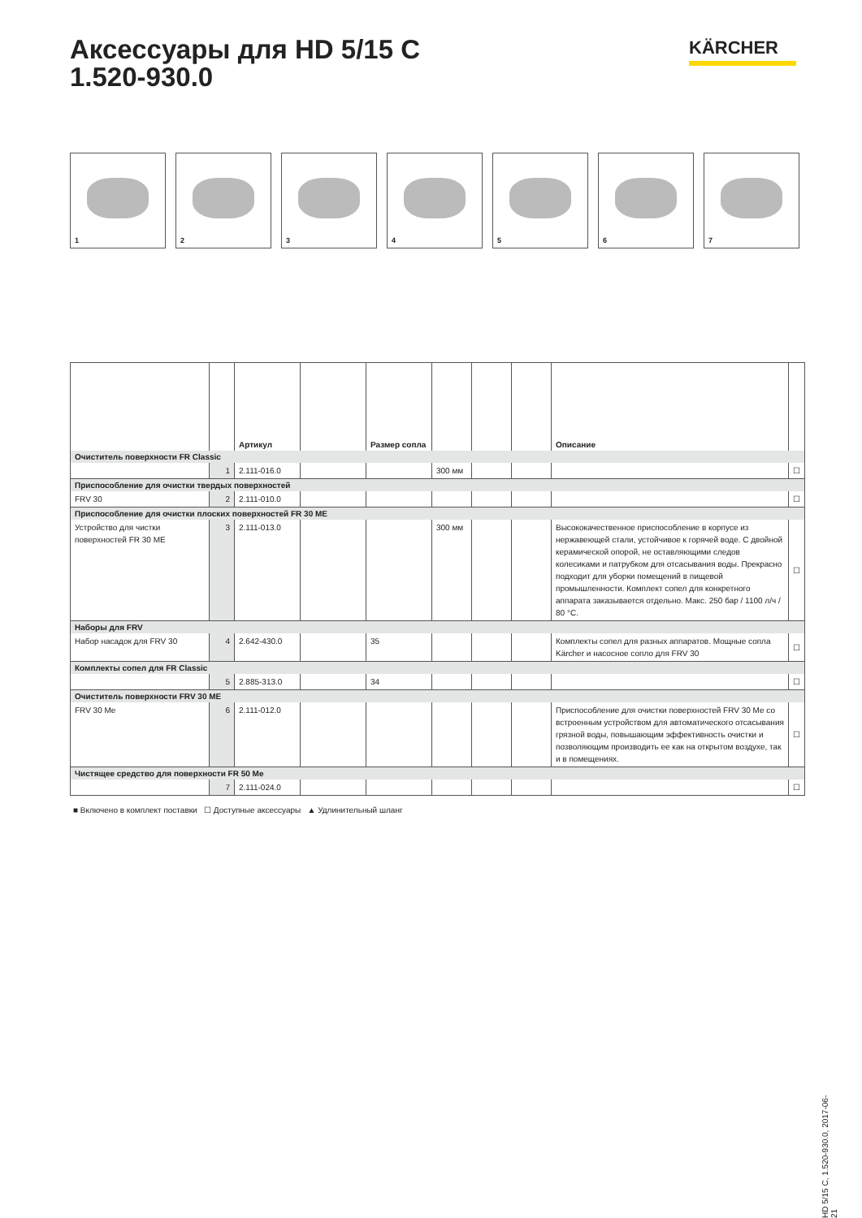Аксессуары для HD 5/15 C
1.520-930.0
KÄRCHER
1
2
3
4
5
6
7
| | | Артикул | | Размер сопла | | | | Описание | |
| --- | --- | --- | --- | --- | --- | --- | --- | --- | --- |
| Очиститель поверхности FR Classic | | | | | | | | | |
| | 1 | 2.111-016.0 | | | 300 мм | | | | ☐ |
| Приспособление для очистки твердых поверхностей | | | | | | | | | |
| FRV 30 | 2 | 2.111-010.0 | | | | | | | ☐ |
| Приспособление для очистки плоских поверхностей FR 30 ME | | | | | | | | | |
| Устройство для чистки поверхностей FR 30 ME | 3 | 2.111-013.0 | | | 300 мм | | | Высококачественное приспособление в корпусе из нержавеющей стали, устойчивое к горячей воде. С двойной керамической опорой, не оставляющими следов колесиками и патрубком для отсасывания воды. Прекрасно подходит для уборки помещений в пищевой промышленности. Комплект сопел для конкретного аппарата заказывается отдельно. Макс. 250 бар / 1100 л/ч / 80 °C. | ☐ |
| Наборы для FRV | | | | | | | | | |
| Набор насадок для FRV 30 | 4 | 2.642-430.0 | | 35 | | | | Комплекты сопел для разных аппаратов. Мощные сопла Kärcher и насосное сопло для FRV 30 | ☐ |
| Комплекты сопел для FR Classic | | | | | | | | | |
| | 5 | 2.885-313.0 | | 34 | | | | | ☐ |
| Очиститель поверхности FRV 30 ME | | | | | | | | | |
| FRV 30 Me | 6 | 2.111-012.0 | | | | | | Приспособление для очистки поверхностей FRV 30 Me со встроенным устройством для автоматического отсасывания грязной воды, повышающим эффективность очистки и позволяющим производить ее как на открытом воздухе, так и в помещениях. | ☐ |
| Чистящее средство для поверхности FR 50 Me | | | | | | | | | |
| | 7 | 2.111-024.0 | | | | | | | ☐ |
■ Включено в комплект поставки ☐ Доступные аксессуары ▲ Удлинительный шланг
HD 5/15 C, 1.520-930.0, 2017-06-21